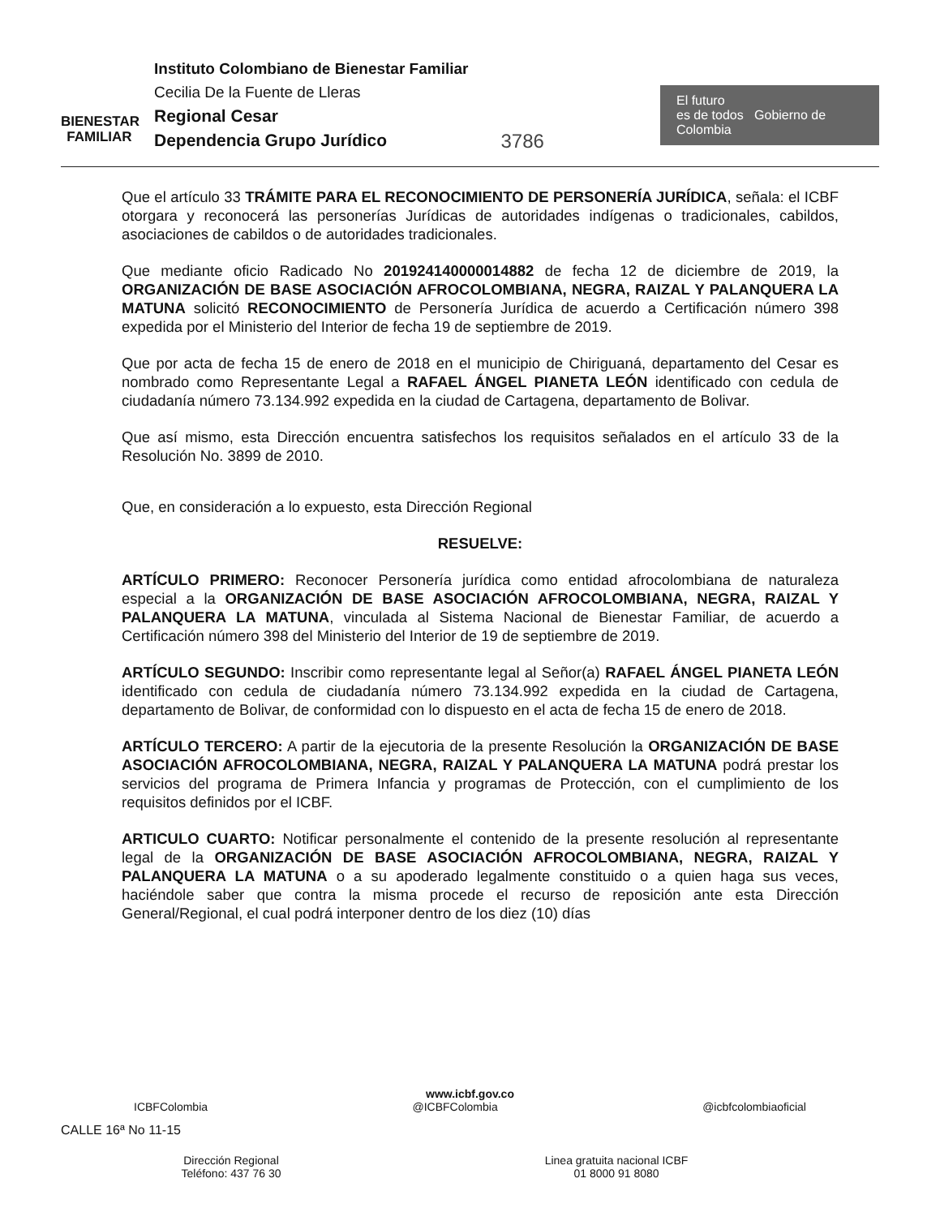BIENESTAR
FAMILIAR
Instituto Colombiano de Bienestar Familiar
Cecilia De la Fuente de Lleras
Regional Cesar
Dependencia Grupo Jurídico
3786
El futuro
es de todos Gobierno de Colombia
Que el artículo 33 TRÁMITE PARA EL RECONOCIMIENTO DE PERSONERÍA JURÍDICA, señala: el ICBF otorgara y reconocerá las personerías Jurídicas de autoridades indígenas o tradicionales, cabildos, asociaciones de cabildos o de autoridades tradicionales.
Que mediante oficio Radicado No 201924140000014882 de fecha 12 de diciembre de 2019, la ORGANIZACIÓN DE BASE ASOCIACIÓN AFROCOLOMBIANA, NEGRA, RAIZAL Y PALANQUERA LA MATUNA solicitó RECONOCIMIENTO de Personería Jurídica de acuerdo a Certificación número 398 expedida por el Ministerio del Interior de fecha 19 de septiembre de 2019.
Que por acta de fecha 15 de enero de 2018 en el municipio de Chiriguaná, departamento del Cesar es nombrado como Representante Legal a RAFAEL ÁNGEL PIANETA LEÓN identificado con cedula de ciudadanía número 73.134.992 expedida en la ciudad de Cartagena, departamento de Bolivar.
Que así mismo, esta Dirección encuentra satisfechos los requisitos señalados en el artículo 33 de la Resolución No. 3899 de 2010.
Que, en consideración a lo expuesto, esta Dirección Regional
RESUELVE:
ARTÍCULO PRIMERO: Reconocer Personería jurídica como entidad afrocolombiana de naturaleza especial a la ORGANIZACIÓN DE BASE ASOCIACIÓN AFROCOLOMBIANA, NEGRA, RAIZAL Y PALANQUERA LA MATUNA, vinculada al Sistema Nacional de Bienestar Familiar, de acuerdo a Certificación número 398 del Ministerio del Interior de 19 de septiembre de 2019.
ARTÍCULO SEGUNDO: Inscribir como representante legal al Señor(a) RAFAEL ÁNGEL PIANETA LEÓN identificado con cedula de ciudadanía número 73.134.992 expedida en la ciudad de Cartagena, departamento de Bolivar, de conformidad con lo dispuesto en el acta de fecha 15 de enero de 2018.
ARTÍCULO TERCERO: A partir de la ejecutoria de la presente Resolución la ORGANIZACIÓN DE BASE ASOCIACIÓN AFROCOLOMBIANA, NEGRA, RAIZAL Y PALANQUERA LA MATUNA podrá prestar los servicios del programa de Primera Infancia y programas de Protección, con el cumplimiento de los requisitos definidos por el ICBF.
ARTICULO CUARTO: Notificar personalmente el contenido de la presente resolución al representante legal de la ORGANIZACIÓN DE BASE ASOCIACIÓN AFROCOLOMBIANA, NEGRA, RAIZAL Y PALANQUERA LA MATUNA o a su apoderado legalmente constituido o a quien haga sus veces, haciéndole saber que contra la misma procede el recurso de reposición ante esta Dirección General/Regional, el cual podrá interponer dentro de los diez (10) días
www.icbf.gov.co
ICBFColombia @ICBFColombia @icbfcolombiaoficial
CALLE 16ª No 11-15
Dirección Regional
Teléfono: 437 76 30
Linea gratuita nacional ICBF
01 8000 91 8080